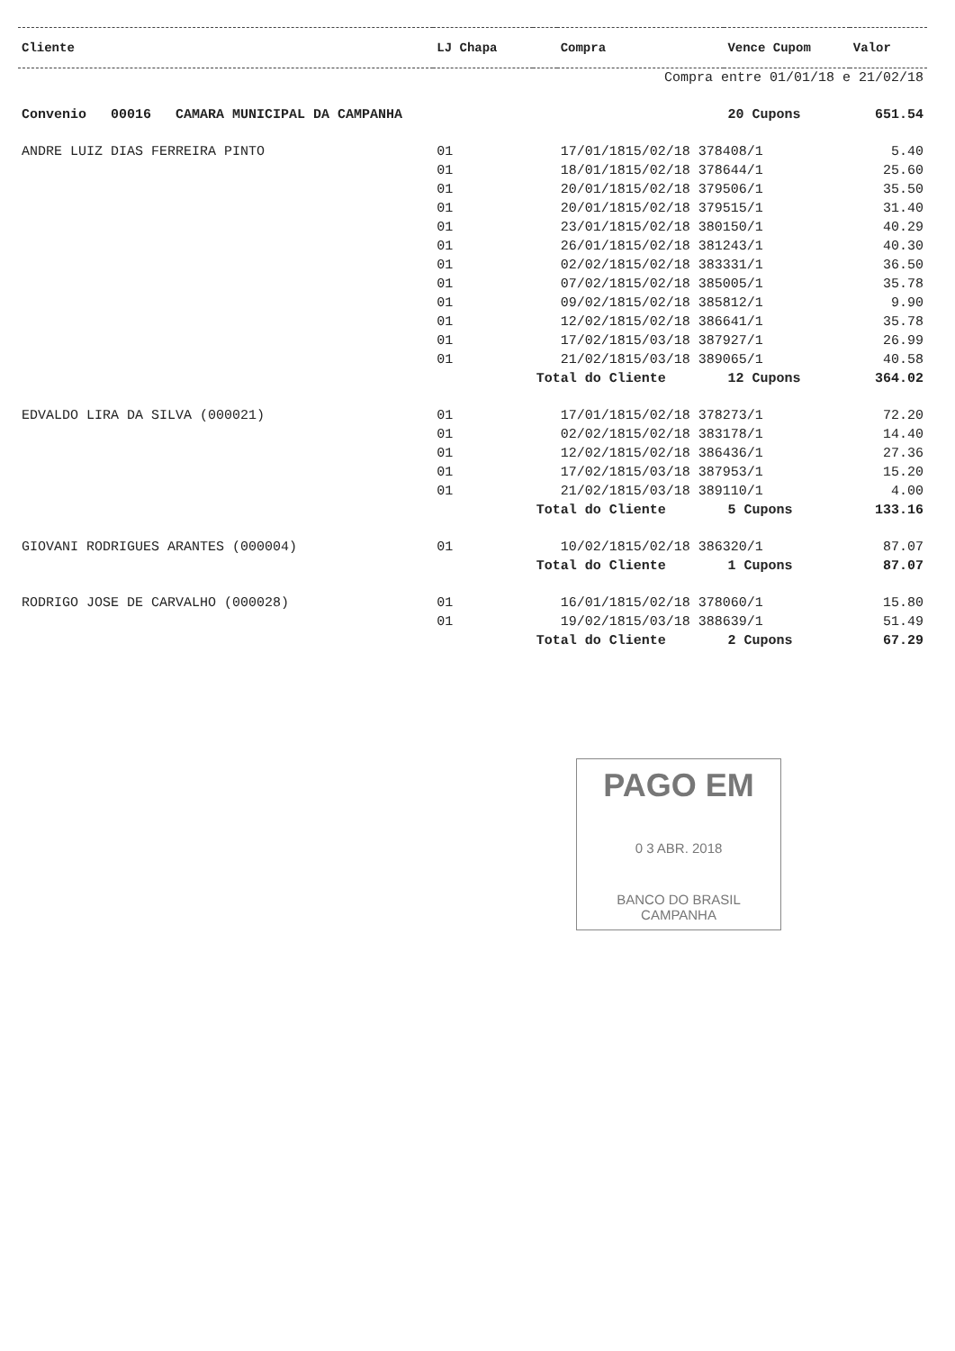| Cliente | LJ Chapa | | Compra | Vence Cupom | Valor |
| --- | --- | --- | --- | --- | --- |
| Compra entre 01/01/18 e 21/02/18 | | | | | |
| Convenio 00016 CAMARA MUNICIPAL DA CAMPANHA | | | | 20 Cupons | 651.54 |
| ANDRE LUIZ DIAS FERREIRA PINTO | 01 | | 17/01/1815/02/18 378408/1 | | 5.40 |
| | 01 | | 18/01/1815/02/18 378644/1 | | 25.60 |
| | 01 | | 20/01/1815/02/18 379506/1 | | 35.50 |
| | 01 | | 20/01/1815/02/18 379515/1 | | 31.40 |
| | 01 | | 23/01/1815/02/18 380150/1 | | 40.29 |
| | 01 | | 26/01/1815/02/18 381243/1 | | 40.30 |
| | 01 | | 02/02/1815/02/18 383331/1 | | 36.50 |
| | 01 | | 07/02/1815/02/18 385005/1 | | 35.78 |
| | 01 | | 09/02/1815/02/18 385812/1 | | 9.90 |
| | 01 | | 12/02/1815/02/18 386641/1 | | 35.78 |
| | 01 | | 17/02/1815/03/18 387927/1 | | 26.99 |
| | 01 | | 21/02/1815/03/18 389065/1 | | 40.58 |
| | | Total do Cliente | | 12 Cupons | 364.02 |
| EDVALDO LIRA DA SILVA (000021) | 01 | | 17/01/1815/02/18 378273/1 | | 72.20 |
| | 01 | | 02/02/1815/02/18 383178/1 | | 14.40 |
| | 01 | | 12/02/1815/02/18 386436/1 | | 27.36 |
| | 01 | | 17/02/1815/03/18 387953/1 | | 15.20 |
| | 01 | | 21/02/1815/03/18 389110/1 | | 4.00 |
| | | Total do Cliente | | 5 Cupons | 133.16 |
| GIOVANI RODRIGUES ARANTES (000004) | 01 | | 10/02/1815/02/18 386320/1 | | 87.07 |
| | | Total do Cliente | | 1 Cupons | 87.07 |
| RODRIGO JOSE DE CARVALHO (000028) | 01 | | 16/01/1815/02/18 378060/1 | | 15.80 |
| | 01 | | 19/02/1815/03/18 388639/1 | | 51.49 |
| | | Total do Cliente | | 2 Cupons | 67.29 |
PAGO EM
0 3 ABR. 2018
BANCO DO BRASIL
CAMPANHA